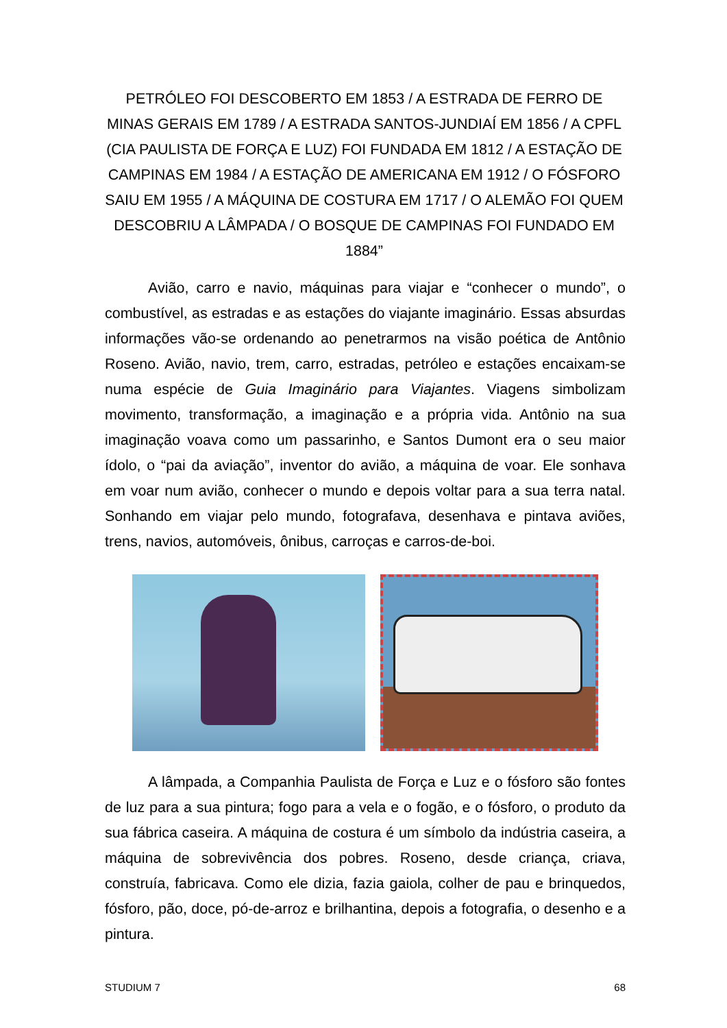PETRÓLEO FOI DESCOBERTO EM 1853 / A ESTRADA DE FERRO DE MINAS GERAIS EM 1789 / A ESTRADA SANTOS-JUNDIAÍ EM 1856 / A CPFL (CIA PAULISTA DE FORÇA E LUZ) FOI FUNDADA EM 1812 / A ESTAÇÃO DE CAMPINAS EM 1984 / A ESTAÇÃO DE AMERICANA EM 1912 / O FÓSFORO SAIU EM 1955 / A MÁQUINA DE COSTURA EM 1717 / O ALEMÃO FOI QUEM DESCOBRIU A LÂMPADA / O BOSQUE DE CAMPINAS FOI FUNDADO EM 1884”
Avião, carro e navio, máquinas para viajar e “conhecer o mundo”, o combustível, as estradas e as estações do viajante imaginário. Essas absurdas informações vão-se ordenando ao penetrarmos na visão poética de Antônio Roseno. Avião, navio, trem, carro, estradas, petróleo e estações encaixam-se numa espécie de Guia Imaginário para Viajantes. Viagens simbolizam movimento, transformação, a imaginação e a própria vida. Antônio na sua imaginação voava como um passarinho, e Santos Dumont era o seu maior ídolo, o “pai da aviação”, inventor do avião, a máquina de voar. Ele sonhava em voar num avião, conhecer o mundo e depois voltar para a sua terra natal. Sonhando em viajar pelo mundo, fotografava, desenhava e pintava aviões, trens, navios, automóveis, ônibus, carroças e carros-de-boi.
A lâmpada, a Companhia Paulista de Força e Luz e o fósforo são fontes de luz para a sua pintura; fogo para a vela e o fogão, e o fósforo, o produto da sua fábrica caseira. A máquina de costura é um símbolo da indústria caseira, a máquina de sobrevivência dos pobres. Roseno, desde criança, criava, construía, fabricava. Como ele dizia, fazia gaiola, colher de pau e brinquedos, fósforo, pão, doce, pó-de-arroz e brilhantina, depois a fotografia, o desenho e a pintura.
STUDIUM 7 68